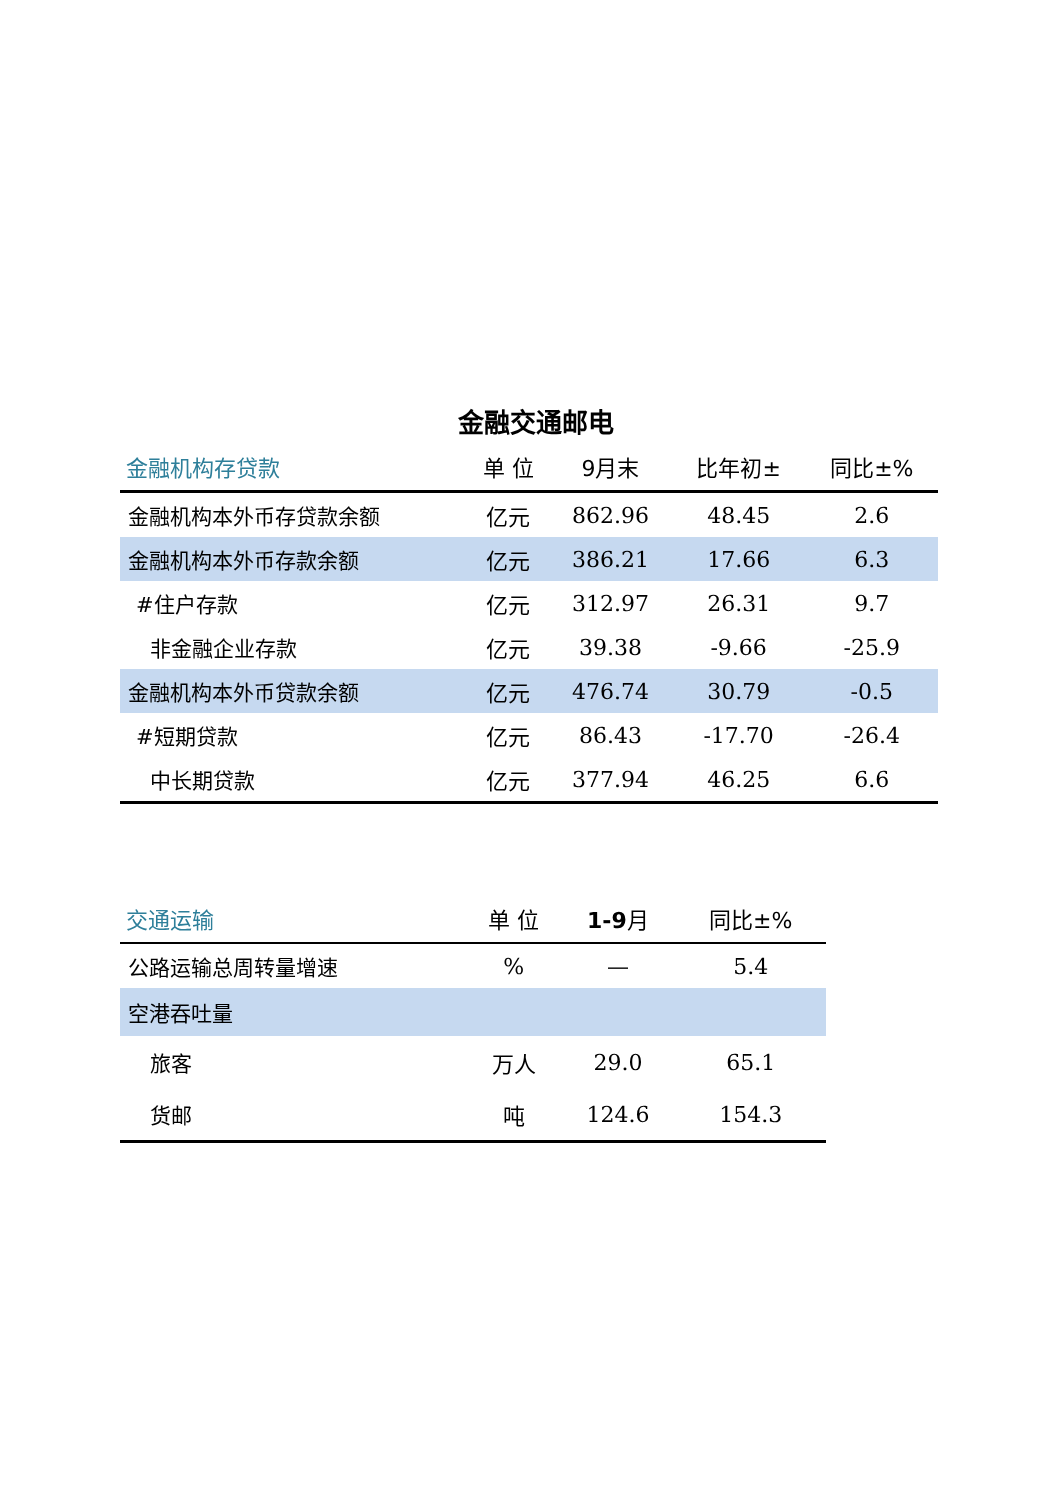金融交通邮电
| 金融机构存贷款 | 单 位 | 9月末 | 比年初± | 同比±% |
| --- | --- | --- | --- | --- |
| 金融机构本外币存贷款余额 | 亿元 | 862.96 | 48.45 | 2.6 |
| 金融机构本外币存款余额 | 亿元 | 386.21 | 17.66 | 6.3 |
| #住户存款 | 亿元 | 312.97 | 26.31 | 9.7 |
| 非金融企业存款 | 亿元 | 39.38 | -9.66 | -25.9 |
| 金融机构本外币贷款余额 | 亿元 | 476.74 | 30.79 | -0.5 |
| #短期贷款 | 亿元 | 86.43 | -17.70 | -26.4 |
| 中长期贷款 | 亿元 | 377.94 | 46.25 | 6.6 |
| 交通运输 | 单 位 | 1-9 月 | 同比±% |
| --- | --- | --- | --- |
| 公路运输总周转量增速 | % | — | 5.4 |
| 空港吞吐量 | | | |
| 旅客 | 万人 | 29.0 | 65.1 |
| 货邮 | 吨 | 124.6 | 154.3 |